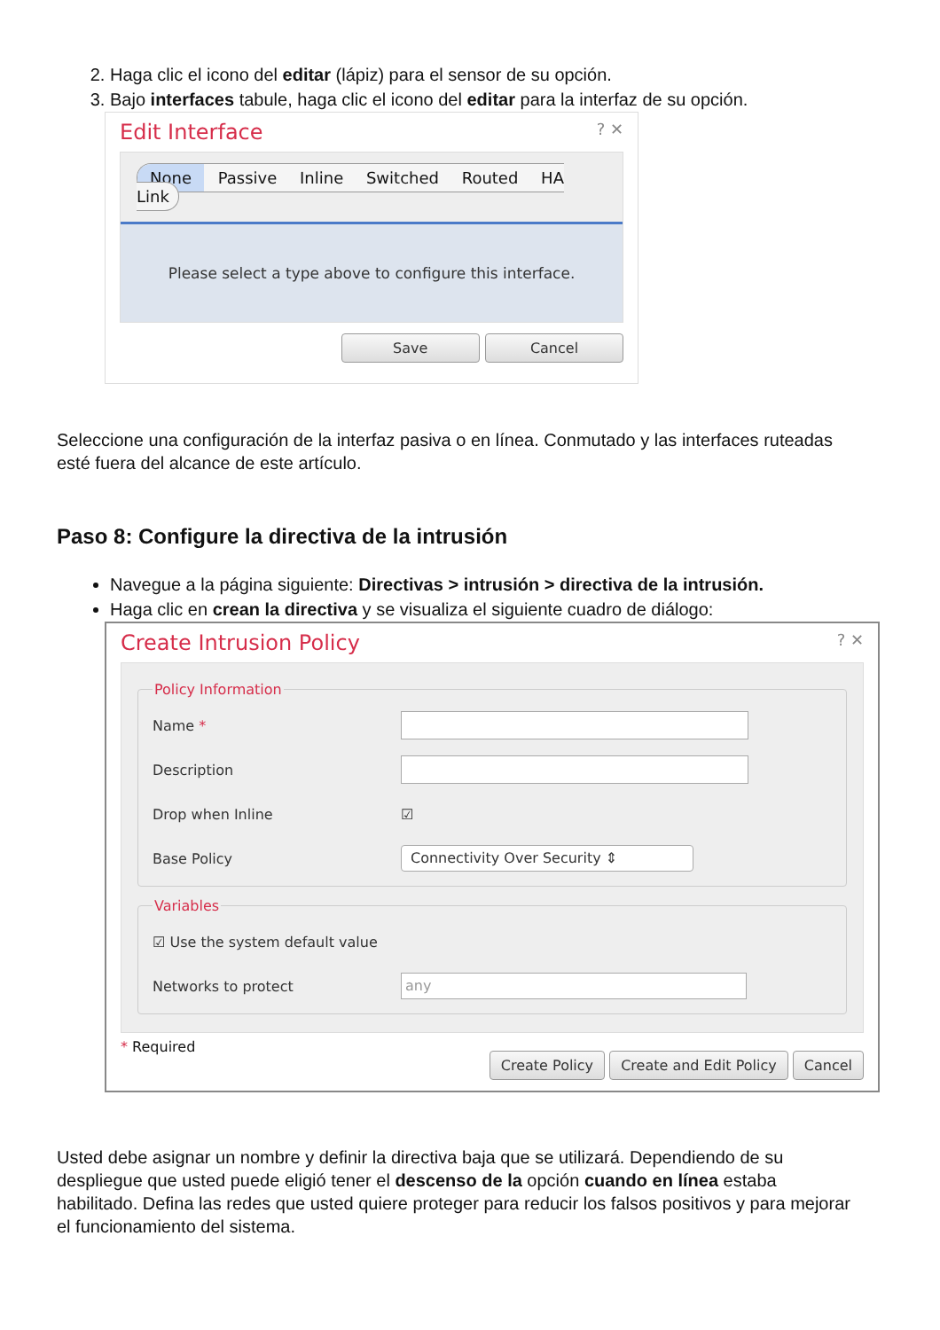2. Haga clic el icono del editar (lápiz) para el sensor de su opción.
3. Bajo interfaces tabule, haga clic el icono del editar para la interfaz de su opción.
Edit Interface? ✕
None Passive Inline Switched Routed HA Link
Please select a type above to configure this interface.
Save Cancel
Seleccione una configuración de la interfaz pasiva o en línea. Conmutado y las interfaces ruteadas esté fuera del alcance de este artículo.
Paso 8: Configure la directiva de la intrusión
Navegue a la página siguiente: Directivas > intrusión > directiva de la intrusión.
Haga clic en crean la directiva y se visualiza el siguiente cuadro de diálogo:
Create Intrusion Policy? ✕
Policy Information
Name *
Description
Drop when Inline ☑
Base Policy Connectivity Over Security ⇕
Variables
☑ Use the system default value
Networks to protect any
* Required Create Policy Create and Edit Policy Cancel
Usted debe asignar un nombre y definir la directiva baja que se utilizará. Dependiendo de su despliegue que usted puede eligió tener el descenso de la opción cuando en línea estaba habilitado. Defina las redes que usted quiere proteger para reducir los falsos positivos y para mejorar el funcionamiento del sistema.